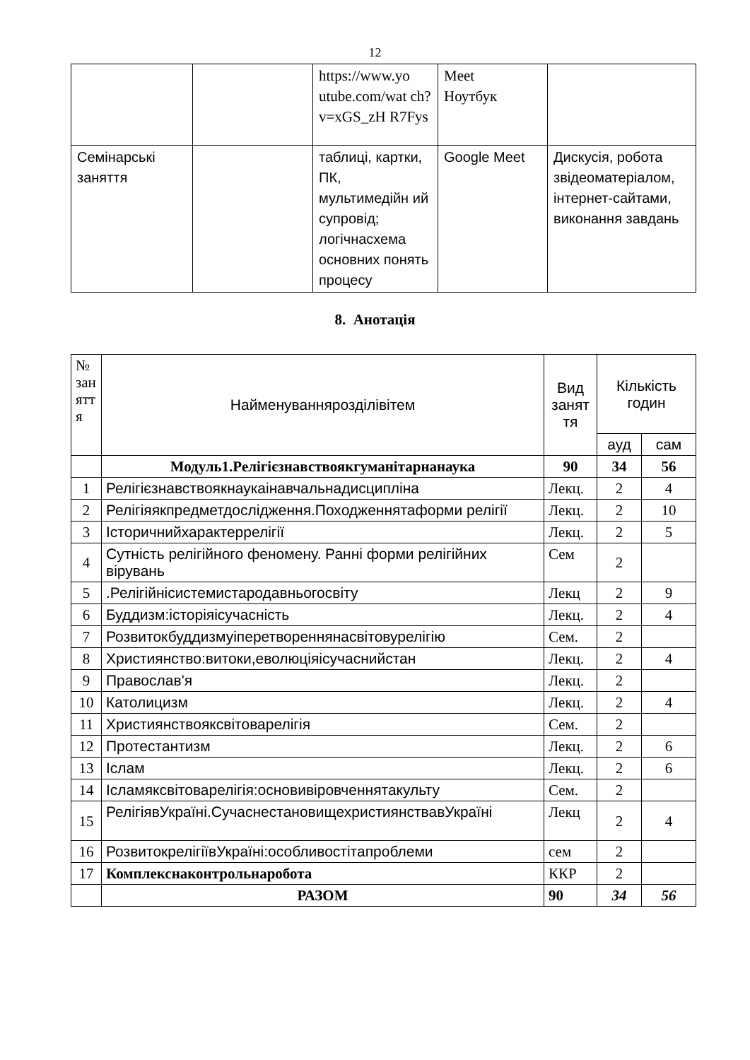12
| | | https://www.yo utube.com/wat ch?v=xGS_zH R7Fys | Meet Ноутбук | |
| Семінарські заняття | | таблиці, картки, ПК, мультимедійн ий супровід; логічнасхема основних понять процесу | Google Meet | Дискусія, робота звідеоматеріалом, інтернет-сайтами, виконання завдань |
8. Анотація
| № зан ятт я | Найменуванняроздiлiвiтем | Вид занят тя | Кількість годин | |
| --- | --- | --- | --- | --- |
| | | | ауд | сам |
| | Модуль1.Релiгiєзнавствоякгуманiтарнанаука | 90 | 34 | 56 |
| 1 | Релiгiєзнавствоякнаукаiнавчальнадисциплiна | Лекц. | 2 | 4 |
| 2 | Релiгiяякпредметдослiдження.Походженнятаформи релiгiї | Лекц. | 2 | 10 |
| 3 | Iсторичнийхарактеррелiгiї | Лекц. | 2 | 5 |
| 4 | Сутність релігійного феномену. Ранні форми релігійних вірувань | Сем | 2 | |
| 5 | .Релiгiйнiсистемистародавньогосвiту | Лекц | 2 | 9 |
| 6 | Буддизм:iсторiяiсучаснiсть | Лекц. | 2 | 4 |
| 7 | Розвитокбуддизмуiперетвореннянасвiтовурелiгiю | Сем. | 2 | |
| 8 | Християнство:витоки,еволюцiяiсучаснийстан | Лекц. | 2 | 4 |
| 9 | Православ'я | Лекц. | 2 | |
| 10 | Католицизм | Лекц. | 2 | 4 |
| 11 | Християнствояксвiтоварелiгiя | Сем. | 2 | |
| 12 | Протестантизм | Лекц. | 2 | 6 |
| 13 | Iслам | Лекц. | 2 | 6 |
| 14 | Iсламяксвiтоварелiгiя:основивiровченнятакульту | Сем. | 2 | |
| 15 | РелiгiявУкраїнi.СучаснестановищехристиянствавУкраїнi | Лекц | 2 | 4 |
| 16 | РозвитокрелiгiївУкраїнi:особливостiтапроблеми | сем | 2 | |
| 17 | Комплекснаконтрольнаробота | ККР | 2 | |
| | РАЗОМ | 90 | 34 | 56 |